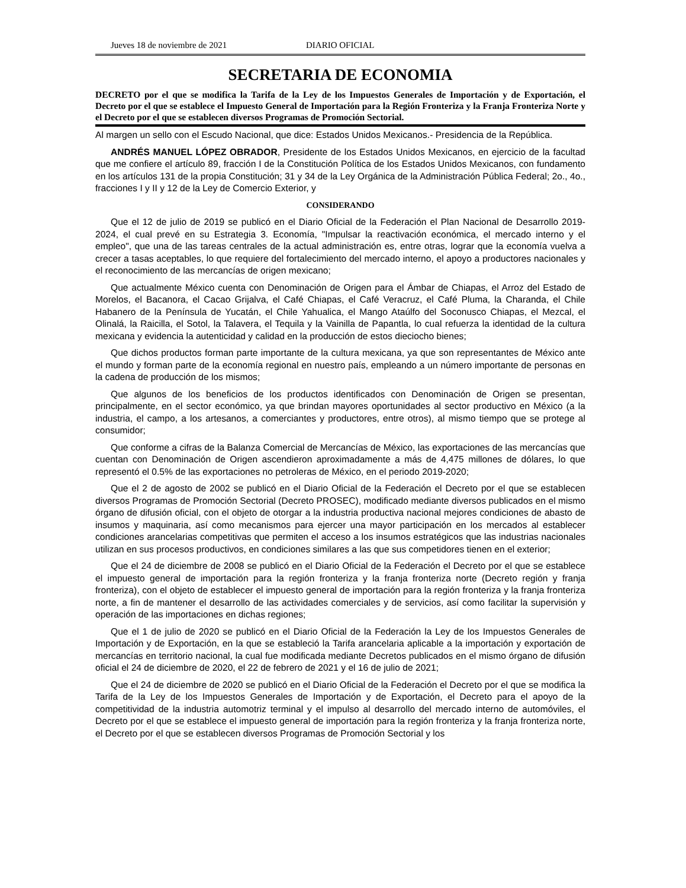Jueves 18 de noviembre de 2021 DIARIO OFICIAL
SECRETARIA DE ECONOMIA
DECRETO por el que se modifica la Tarifa de la Ley de los Impuestos Generales de Importación y de Exportación, el Decreto por el que se establece el Impuesto General de Importación para la Región Fronteriza y la Franja Fronteriza Norte y el Decreto por el que se establecen diversos Programas de Promoción Sectorial.
Al margen un sello con el Escudo Nacional, que dice: Estados Unidos Mexicanos.- Presidencia de la República.
ANDRÉS MANUEL LÓPEZ OBRADOR, Presidente de los Estados Unidos Mexicanos, en ejercicio de la facultad que me confiere el artículo 89, fracción I de la Constitución Política de los Estados Unidos Mexicanos, con fundamento en los artículos 131 de la propia Constitución; 31 y 34 de la Ley Orgánica de la Administración Pública Federal; 2o., 4o., fracciones I y II y 12 de la Ley de Comercio Exterior, y
CONSIDERANDO
Que el 12 de julio de 2019 se publicó en el Diario Oficial de la Federación el Plan Nacional de Desarrollo 2019-2024, el cual prevé en su Estrategia 3. Economía, "Impulsar la reactivación económica, el mercado interno y el empleo", que una de las tareas centrales de la actual administración es, entre otras, lograr que la economía vuelva a crecer a tasas aceptables, lo que requiere del fortalecimiento del mercado interno, el apoyo a productores nacionales y el reconocimiento de las mercancías de origen mexicano;
Que actualmente México cuenta con Denominación de Origen para el Ámbar de Chiapas, el Arroz del Estado de Morelos, el Bacanora, el Cacao Grijalva, el Café Chiapas, el Café Veracruz, el Café Pluma, la Charanda, el Chile Habanero de la Península de Yucatán, el Chile Yahualica, el Mango Ataúlfo del Soconusco Chiapas, el Mezcal, el Olinalá, la Raicilla, el Sotol, la Talavera, el Tequila y la Vainilla de Papantla, lo cual refuerza la identidad de la cultura mexicana y evidencia la autenticidad y calidad en la producción de estos dieciocho bienes;
Que dichos productos forman parte importante de la cultura mexicana, ya que son representantes de México ante el mundo y forman parte de la economía regional en nuestro país, empleando a un número importante de personas en la cadena de producción de los mismos;
Que algunos de los beneficios de los productos identificados con Denominación de Origen se presentan, principalmente, en el sector económico, ya que brindan mayores oportunidades al sector productivo en México (a la industria, el campo, a los artesanos, a comerciantes y productores, entre otros), al mismo tiempo que se protege al consumidor;
Que conforme a cifras de la Balanza Comercial de Mercancías de México, las exportaciones de las mercancías que cuentan con Denominación de Origen ascendieron aproximadamente a más de 4,475 millones de dólares, lo que representó el 0.5% de las exportaciones no petroleras de México, en el periodo 2019-2020;
Que el 2 de agosto de 2002 se publicó en el Diario Oficial de la Federación el Decreto por el que se establecen diversos Programas de Promoción Sectorial (Decreto PROSEC), modificado mediante diversos publicados en el mismo órgano de difusión oficial, con el objeto de otorgar a la industria productiva nacional mejores condiciones de abasto de insumos y maquinaria, así como mecanismos para ejercer una mayor participación en los mercados al establecer condiciones arancelarias competitivas que permiten el acceso a los insumos estratégicos que las industrias nacionales utilizan en sus procesos productivos, en condiciones similares a las que sus competidores tienen en el exterior;
Que el 24 de diciembre de 2008 se publicó en el Diario Oficial de la Federación el Decreto por el que se establece el impuesto general de importación para la región fronteriza y la franja fronteriza norte (Decreto región y franja fronteriza), con el objeto de establecer el impuesto general de importación para la región fronteriza y la franja fronteriza norte, a fin de mantener el desarrollo de las actividades comerciales y de servicios, así como facilitar la supervisión y operación de las importaciones en dichas regiones;
Que el 1 de julio de 2020 se publicó en el Diario Oficial de la Federación la Ley de los Impuestos Generales de Importación y de Exportación, en la que se estableció la Tarifa arancelaria aplicable a la importación y exportación de mercancías en territorio nacional, la cual fue modificada mediante Decretos publicados en el mismo órgano de difusión oficial el 24 de diciembre de 2020, el 22 de febrero de 2021 y el 16 de julio de 2021;
Que el 24 de diciembre de 2020 se publicó en el Diario Oficial de la Federación el Decreto por el que se modifica la Tarifa de la Ley de los Impuestos Generales de Importación y de Exportación, el Decreto para el apoyo de la competitividad de la industria automotriz terminal y el impulso al desarrollo del mercado interno de automóviles, el Decreto por el que se establece el impuesto general de importación para la región fronteriza y la franja fronteriza norte, el Decreto por el que se establecen diversos Programas de Promoción Sectorial y los